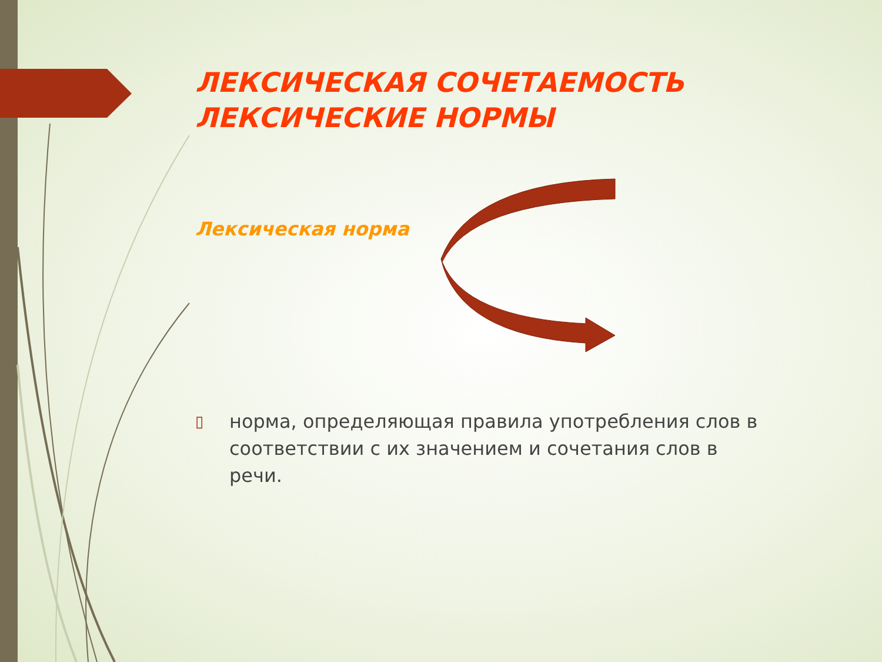ЛЕКСИЧЕСКАЯ СОЧЕТАЕМОСТЬ
ЛЕКСИЧЕСКИЕ НОРМЫ
Лексическая норма
▯
норма, определяющая правила употребления слов в соответствии с их значением и сочетания слов в речи.